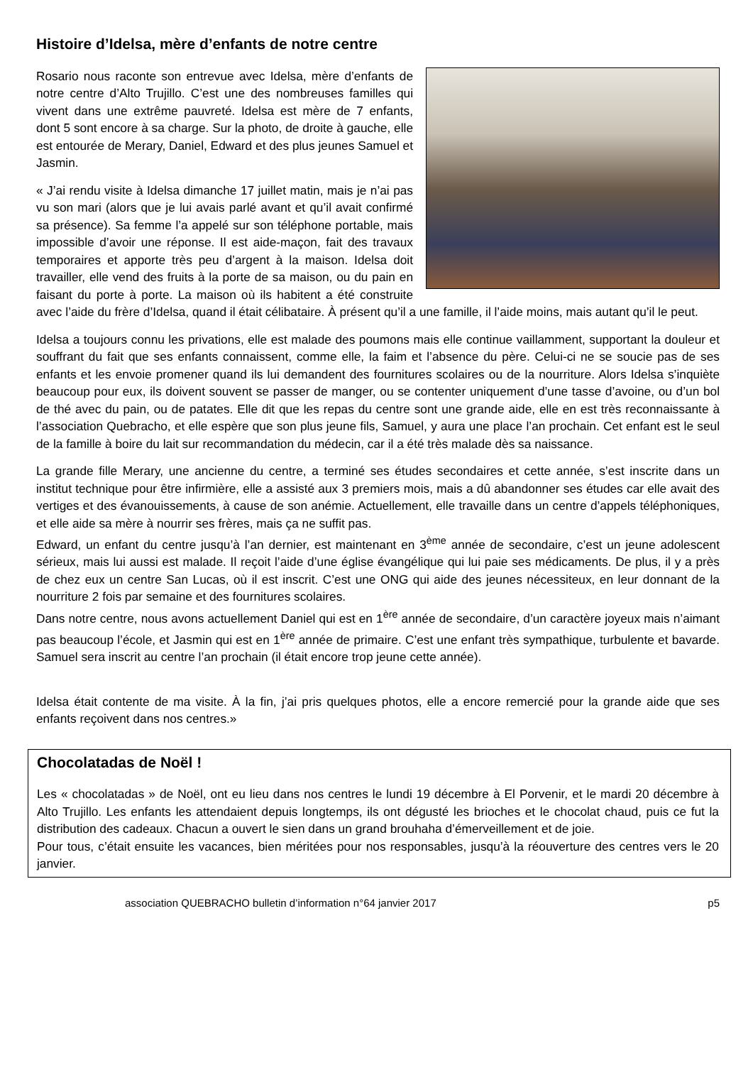Histoire d’Idelsa, mère d’enfants de notre centre
Rosario nous raconte son entrevue avec Idelsa, mère d’enfants de notre centre d’Alto Trujillo. C’est une des nombreuses familles qui vivent dans une extrême pauvreté. Idelsa est mère de 7 enfants, dont 5 sont encore à sa charge. Sur la photo, de droite à gauche, elle est entourée de Merary, Daniel, Edward et des plus jeunes Samuel et Jasmin.
« J’ai rendu visite à Idelsa dimanche 17 juillet matin, mais je n’ai pas vu son mari (alors que je lui avais parlé avant et qu’il avait confirmé sa présence). Sa femme l’a appelé sur son téléphone portable, mais impossible d’avoir une réponse. Il est aide-maçon, fait des travaux temporaires et apporte très peu d’argent à la maison. Idelsa doit travailler, elle vend des fruits à la porte de sa maison, ou du pain en faisant du porte à porte. La maison où ils habitent a été construite avec l’aide du frère d’Idelsa, quand il était célibataire. À présent qu’il a une famille, il l’aide moins, mais autant qu’il le peut.
Idelsa a toujours connu les privations, elle est malade des poumons mais elle continue vaillamment, supportant la douleur et souffrant du fait que ses enfants connaissent, comme elle, la faim et l’absence du père. Celui-ci ne se soucie pas de ses enfants et les envoie promener quand ils lui demandent des fournitures scolaires ou de la nourriture. Alors Idelsa s’inquiète beaucoup pour eux, ils doivent souvent se passer de manger, ou se contenter uniquement d’une tasse d’avoine, ou d’un bol de thé avec du pain, ou de patates. Elle dit que les repas du centre sont une grande aide, elle en est très reconnaissante à l’association Quebracho, et elle espère que son plus jeune fils, Samuel, y aura une place l’an prochain. Cet enfant est le seul de la famille à boire du lait sur recommandation du médecin, car il a été très malade dès sa naissance.
La grande fille Merary, une ancienne du centre, a terminé ses études secondaires et cette année, s’est inscrite dans un institut technique pour être infirmière, elle a assisté aux 3 premiers mois, mais a dû abandonner ses études car elle avait des vertiges et des évanouissements, à cause de son anémie. Actuellement, elle travaille dans un centre d’appels téléphoniques, et elle aide sa mère à nourrir ses frères, mais ça ne suffit pas.
Edward, un enfant du centre jusqu’à l’an dernier, est maintenant en 3<sup>ème</sup> année de secondaire, c’est un jeune adolescent sérieux, mais lui aussi est malade. Il reçoit l’aide d’une église évangélique qui lui paie ses médicaments. De plus, il y a près de chez eux un centre San Lucas, où il est inscrit. C’est une ONG qui aide des jeunes nécessiteux, en leur donnant de la nourriture 2 fois par semaine et des fournitures scolaires.
Dans notre centre, nous avons actuellement Daniel qui est en 1<sup>ère</sup> année de secondaire, d’un caractère joyeux mais n’aimant pas beaucoup l’école, et Jasmin qui est en 1<sup>ère</sup> année de primaire. C’est une enfant très sympathique, turbulente et bavarde. Samuel sera inscrit au centre l’an prochain (il était encore trop jeune cette année).
Idelsa était contente de ma visite. À la fin, j’ai pris quelques photos, elle a encore remercié pour la grande aide que ses enfants reçoivent dans nos centres.»
Chocolatadas de Noël !
Les « chocolatadas » de Noël, ont eu lieu dans nos centres le lundi 19 décembre à El Porvenir, et le mardi 20 décembre à Alto Trujillo. Les enfants les attendaient depuis longtemps, ils ont dégusté les brioches et le chocolat chaud, puis ce fut la distribution des cadeaux. Chacun a ouvert le sien dans un grand brouhaha d’émerveillement et de joie.
Pour tous, c’était ensuite les vacances, bien méritées pour nos responsables, jusqu’à la réouverture des centres vers le 20 janvier.
association QUEBRACHO bulletin d’information n°64 janvier 2017 p5